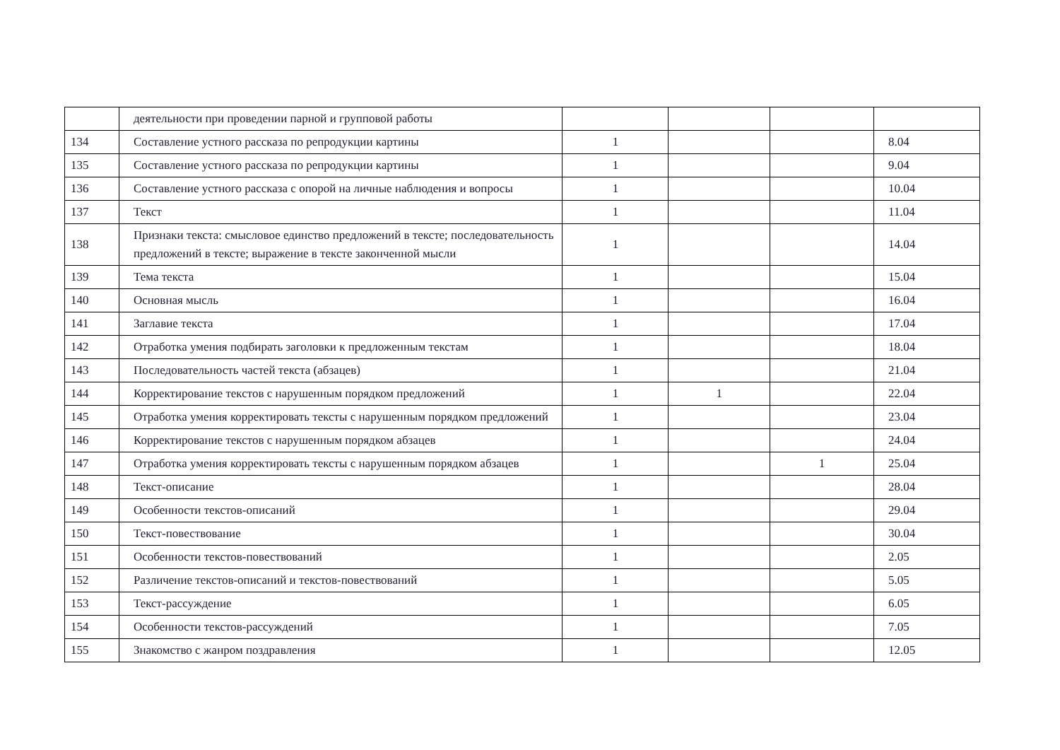| | деятельности при проведении парной и групповой работы | | | | |
| 134 | Составление устного рассказа по репродукции картины | 1 | | | 8.04 |
| 135 | Составление устного рассказа по репродукции картины | 1 | | | 9.04 |
| 136 | Составление устного рассказа с опорой на личные наблюдения и вопросы | 1 | | | 10.04 |
| 137 | Текст | 1 | | | 11.04 |
| 138 | Признаки текста: смысловое единство предложений в тексте; последовательность предложений в тексте; выражение в тексте законченной мысли | 1 | | | 14.04 |
| 139 | Тема текста | 1 | | | 15.04 |
| 140 | Основная мысль | 1 | | | 16.04 |
| 141 | Заглавие текста | 1 | | | 17.04 |
| 142 | Отработка умения подбирать заголовки к предложенным текстам | 1 | | | 18.04 |
| 143 | Последовательность частей текста (абзацев) | 1 | | | 21.04 |
| 144 | Корректирование текстов с нарушенным порядком предложений | 1 | 1 | | 22.04 |
| 145 | Отработка умения корректировать тексты с нарушенным порядком предложений | 1 | | | 23.04 |
| 146 | Корректирование текстов с нарушенным порядком абзацев | 1 | | | 24.04 |
| 147 | Отработка умения корректировать тексты с нарушенным порядком абзацев | 1 | | 1 | 25.04 |
| 148 | Текст-описание | 1 | | | 28.04 |
| 149 | Особенности текстов-описаний | 1 | | | 29.04 |
| 150 | Текст-повествование | 1 | | | 30.04 |
| 151 | Особенности текстов-повествований | 1 | | | 2.05 |
| 152 | Различение текстов-описаний и текстов-повествований | 1 | | | 5.05 |
| 153 | Текст-рассуждение | 1 | | | 6.05 |
| 154 | Особенности текстов-рассуждений | 1 | | | 7.05 |
| 155 | Знакомство с жанром поздравления | 1 | | | 12.05 |